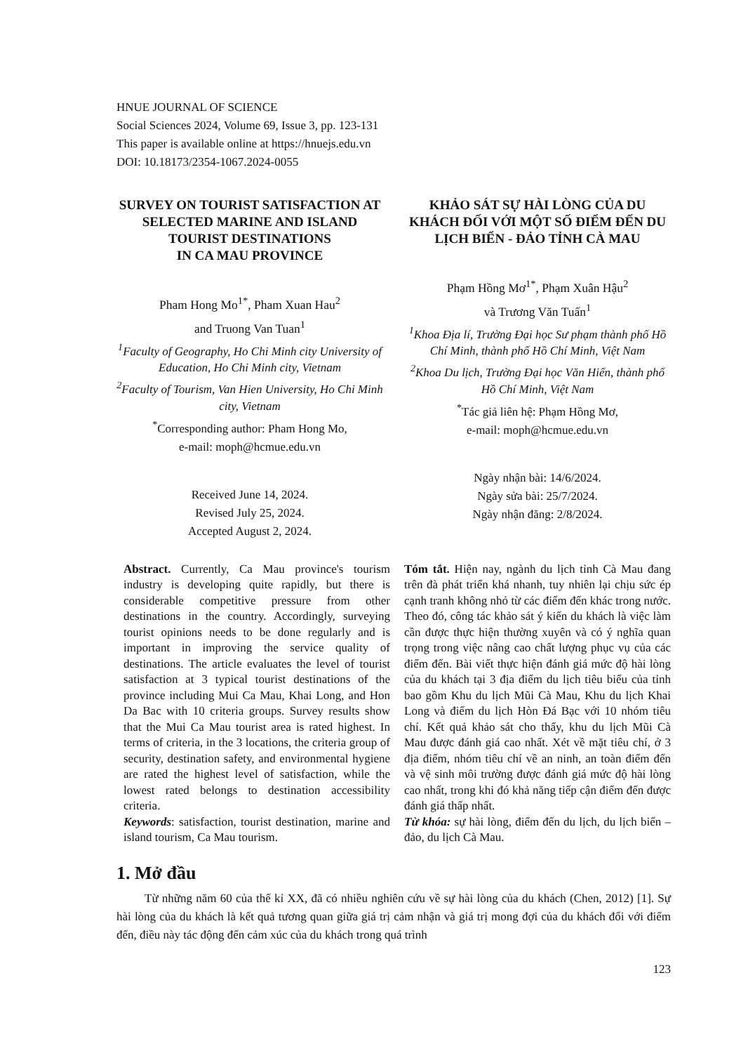HNUE JOURNAL OF SCIENCE
Social Sciences 2024, Volume 69, Issue 3, pp. 123-131
This paper is available online at https://hnuejs.edu.vn
DOI: 10.18173/2354-1067.2024-0055
SURVEY ON TOURIST SATISFACTION AT SELECTED MARINE AND ISLAND TOURIST DESTINATIONS
IN CA MAU PROVINCE
Pham Hong Mo<sup>1*</sup>, Pham Xuan Hau<sup>2</sup>
and Truong Van Tuan<sup>1</sup>
<sup>1</sup> Faculty of Geography, Ho Chi Minh city University of Education, Ho Chi Minh city, Vietnam
<sup>2</sup> Faculty of Tourism, Van Hien University, Ho Chi Minh city, Vietnam
<sup>*</sup> Corresponding author: Pham Hong Mo,
e-mail: moph@hcmue.edu.vn
Received June 14, 2024.
Revised July 25, 2024.
Accepted August 2, 2024.
KHẢO SÁT SỰ HÀI LÒNG CỦA DU KHÁCH ĐỐI VỚI MỘT SỐ ĐIỂM ĐẾN DU LỊCH BIỂN - ĐẢO TỈNH CÀ MAU
Phạm Hồng Mơ<sup>1*</sup>, Phạm Xuân Hậu<sup>2</sup>
và Trương Văn Tuấn<sup>1</sup>
<sup>1</sup> Khoa Địa lí, Trường Đại học Sư phạm thành phố Hồ Chí Minh, thành phố Hồ Chí Minh, Việt Nam
<sup>2</sup> Khoa Du lịch, Trường Đại học Văn Hiến, thành phố Hồ Chí Minh, Việt Nam
<sup>*</sup> Tác giả liên hệ: Phạm Hồng Mơ,
e-mail: moph@hcmue.edu.vn
Ngày nhận bài: 14/6/2024.
Ngày sửa bài: 25/7/2024.
Ngày nhận đăng: 2/8/2024.
Abstract. Currently, Ca Mau province's tourism industry is developing quite rapidly, but there is considerable competitive pressure from other destinations in the country. Accordingly, surveying tourist opinions needs to be done regularly and is important in improving the service quality of destinations. The article evaluates the level of tourist satisfaction at 3 typical tourist destinations of the province including Mui Ca Mau, Khai Long, and Hon Da Bac with 10 criteria groups. Survey results show that the Mui Ca Mau tourist area is rated highest. In terms of criteria, in the 3 locations, the criteria group of security, destination safety, and environmental hygiene are rated the highest level of satisfaction, while the lowest rated belongs to destination accessibility criteria.
Keywords: satisfaction, tourist destination, marine and island tourism, Ca Mau tourism.
Tóm tắt. Hiện nay, ngành du lịch tỉnh Cà Mau đang trên đà phát triển khá nhanh, tuy nhiên lại chịu sức ép cạnh tranh không nhỏ từ các điểm đến khác trong nước. Theo đó, công tác khảo sát ý kiến du khách là việc làm cần được thực hiện thường xuyên và có ý nghĩa quan trọng trong việc nâng cao chất lượng phục vụ của các điểm đến. Bài viết thực hiện đánh giá mức độ hài lòng của du khách tại 3 địa điểm du lịch tiêu biểu của tỉnh bao gồm Khu du lịch Mũi Cà Mau, Khu du lịch Khai Long và điểm du lịch Hòn Đá Bạc với 10 nhóm tiêu chí. Kết quả khảo sát cho thấy, khu du lịch Mũi Cà Mau được đánh giá cao nhất. Xét về mặt tiêu chí, ở 3 địa điểm, nhóm tiêu chí về an ninh, an toàn điểm đến và vệ sinh môi trường được đánh giá mức độ hài lòng cao nhất, trong khi đó khả năng tiếp cận điểm đến được đánh giá thấp nhất.
Từ khóa: sự hài lòng, điểm đến du lịch, du lịch biển – đảo, du lịch Cà Mau.
1. Mở đầu
Từ những năm 60 của thế kỉ XX, đã có nhiều nghiên cứu về sự hài lòng của du khách (Chen, 2012) [1]. Sự hài lòng của du khách là kết quả tương quan giữa giá trị cảm nhận và giá trị mong đợi của du khách đối với điểm đến, điều này tác động đến cảm xúc của du khách trong quá trình
123